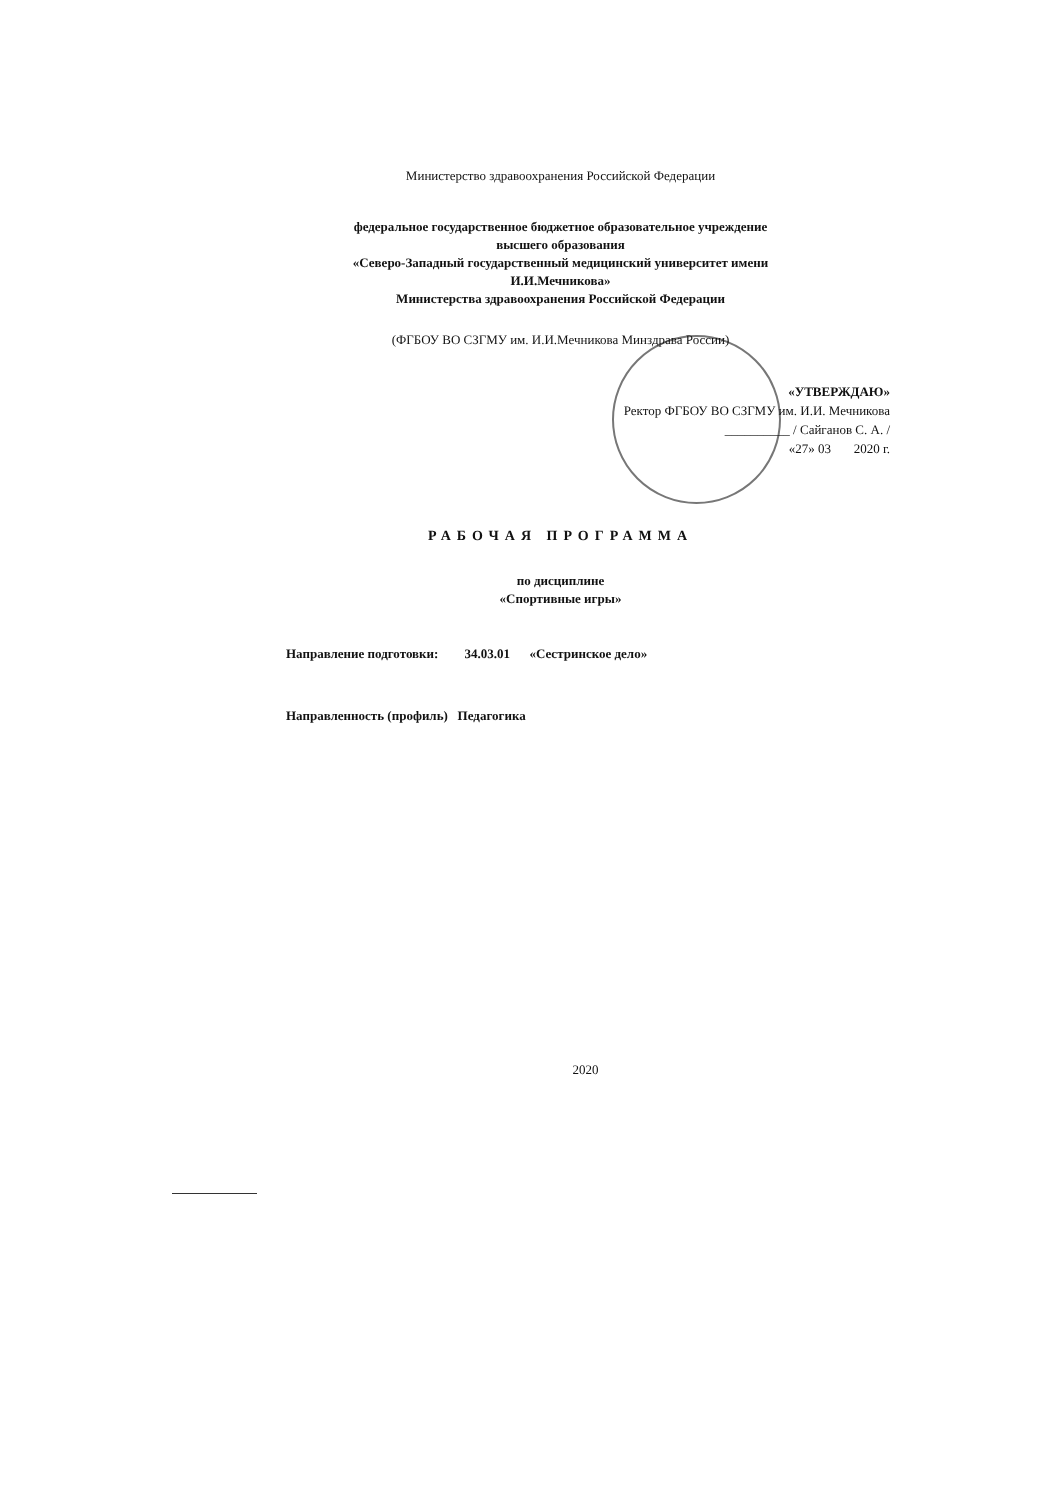Министерство здравоохранения Российской Федерации
федеральное государственное бюджетное образовательное учреждение
высшего образования
«Северо-Западный государственный медицинский университет имени
И.И.Мечникова»
Министерства здравоохранения Российской Федерации
(ФГБОУ ВО СЗГМУ им. И.И.Мечникова Минздрава России)
«УТВЕРЖДАЮ»
Ректор ФГБОУ ВО СЗГМУ им. И.И. Мечникова
__________ / Сайганов С. А. /
«27» 03 2020 г.
РАБОЧАЯ ПРОГРАММА
по дисциплине
«Спортивные игры»
Направление подготовки: 34.03.01 «Сестринское дело»
Направленность (профиль) Педагогика
2020